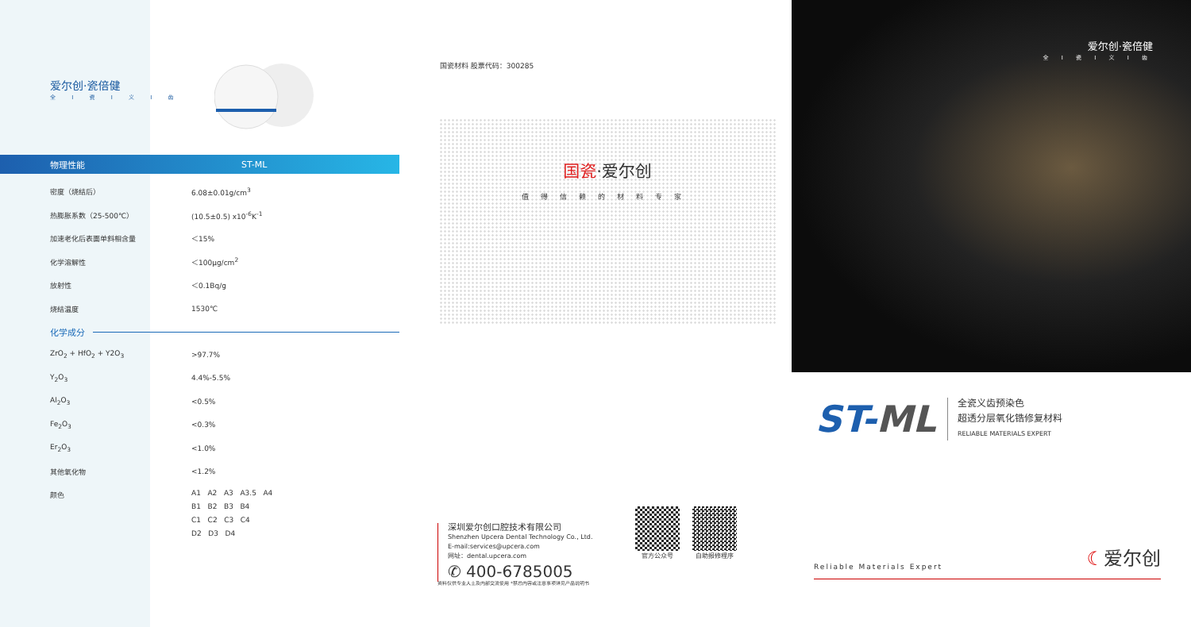爱尔创·瓷倍健
全 I 瓷 I 义 I 齿
物理性能 ST-ML
| 密度（烧结后） | 6.08±0.01g/cm<sup>3</sup> |
| 热膨胀系数（25-500℃） | (10.5±0.5) x10<sup>-6</sup>K<sup>-1</sup> |
| 加速老化后表面单斜相含量 | ＜15% |
| 化学溶解性 | ＜100μg/cm<sup>2</sup> |
| 放射性 | ＜0.1Bq/g |
| 烧结温度 | 1530℃ |
化学成分
| ZrO<sub>2</sub> + HfO<sub>2</sub> + Y2O<sub>3</sub> | >97.7% |
| Y<sub>2</sub>O<sub>3</sub> | 4.4%-5.5% |
| Al<sub>2</sub>O<sub>3</sub> | <0.5% |
| Fe<sub>2</sub>O<sub>3</sub> | <0.3% |
| Er<sub>2</sub>O<sub>3</sub> | <1.0% |
| 其他氧化物 | <1.2% |
| 颜色 | A1 A2 A3 A3.5 A4 B1 B2 B3 B4 C1 C2 C3 C4 D2 D3 D4 |
国瓷材料 股票代码：300285
国瓷·爱尔创
值得信赖的材料专家
深圳爱尔创口腔技术有限公司
Shenzhen Upcera Dental Technology Co., Ltd.
E-mail:services@upcera.com
网址：dental.upcera.com
✆ 400-6785005
官方公众号 自助报修程序
资料仅供专业人士及内部交流使用 *禁忌内容或注意事项详见产品说明书
爱尔创·瓷倍健
全 I 瓷 I 义 I 齿
ST-ML
全瓷义齿预染色
超透分层氧化锆修复材料
RELIABLE MATERIALS EXPERT
Reliable Materials Expert ☾爱尔创